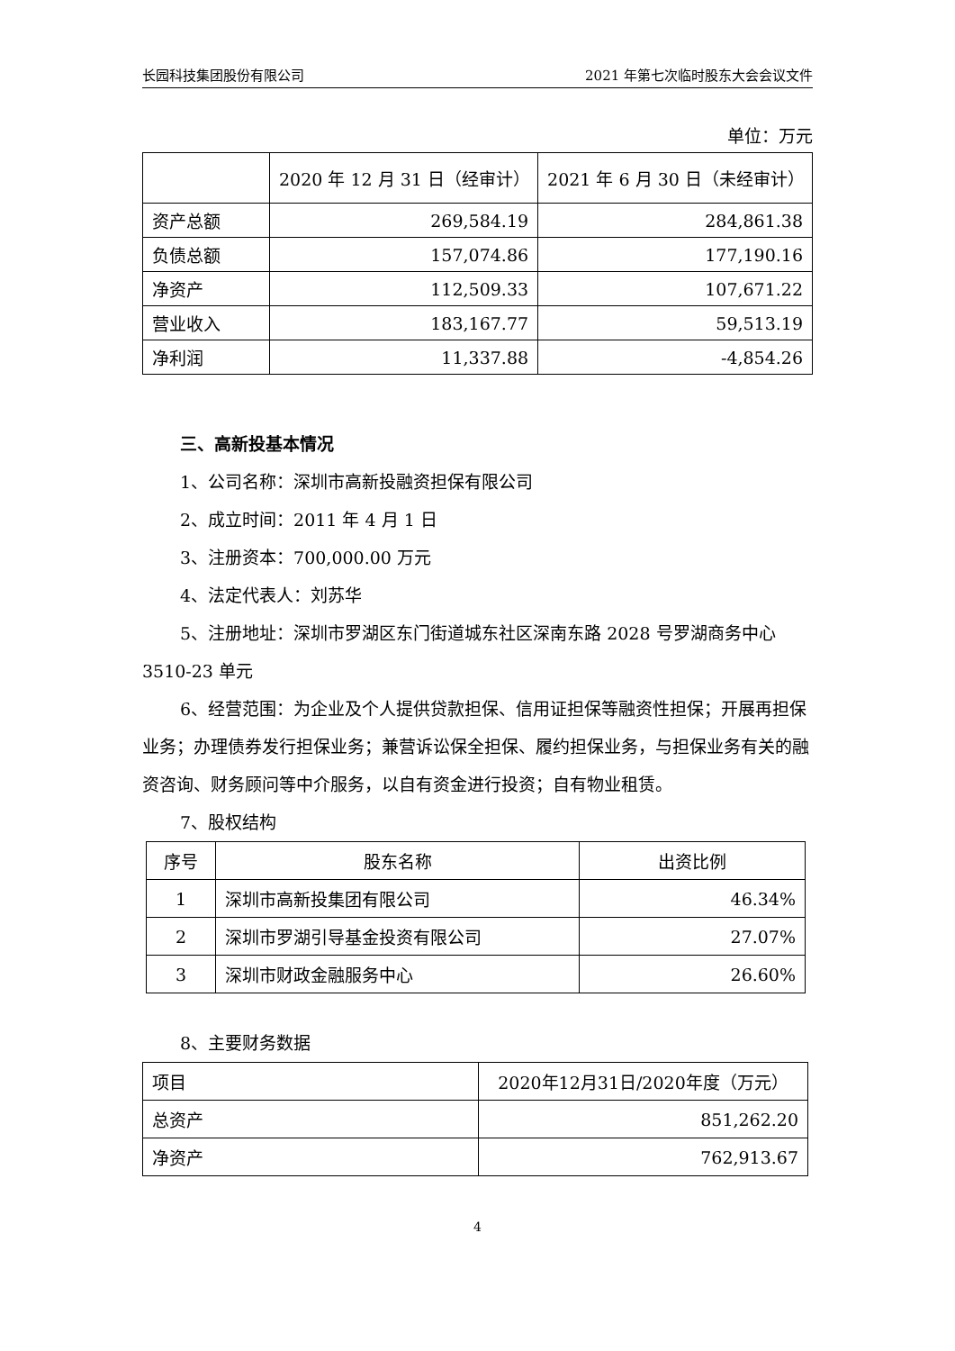长园科技集团股份有限公司 2021 年第七次临时股东大会会议文件
单位：万元
| | 2020 年 12 月 31 日（经审计） | 2021 年 6 月 30 日（未经审计） |
| --- | --- | --- |
| 资产总额 | 269,584.19 | 284,861.38 |
| 负债总额 | 157,074.86 | 177,190.16 |
| 净资产 | 112,509.33 | 107,671.22 |
| 营业收入 | 183,167.77 | 59,513.19 |
| 净利润 | 11,337.88 | -4,854.26 |
三、高新投基本情况
1、公司名称：深圳市高新投融资担保有限公司
2、成立时间：2011 年 4 月 1 日
3、注册资本：700,000.00 万元
4、法定代表人：刘苏华
5、注册地址：深圳市罗湖区东门街道城东社区深南东路 2028 号罗湖商务中心 3510-23 单元
6、经营范围：为企业及个人提供贷款担保、信用证担保等融资性担保；开展再担保业务；办理债券发行担保业务；兼营诉讼保全担保、履约担保业务，与担保业务有关的融资咨询、财务顾问等中介服务，以自有资金进行投资；自有物业租赁。
7、股权结构
| 序号 | 股东名称 | 出资比例 |
| --- | --- | --- |
| 1 | 深圳市高新投集团有限公司 | 46.34% |
| 2 | 深圳市罗湖引导基金投资有限公司 | 27.07% |
| 3 | 深圳市财政金融服务中心 | 26.60% |
8、主要财务数据
| 项目 | 2020年12月31日/2020年度（万元） |
| 总资产 | 851,262.20 |
| 净资产 | 762,913.67 |
4